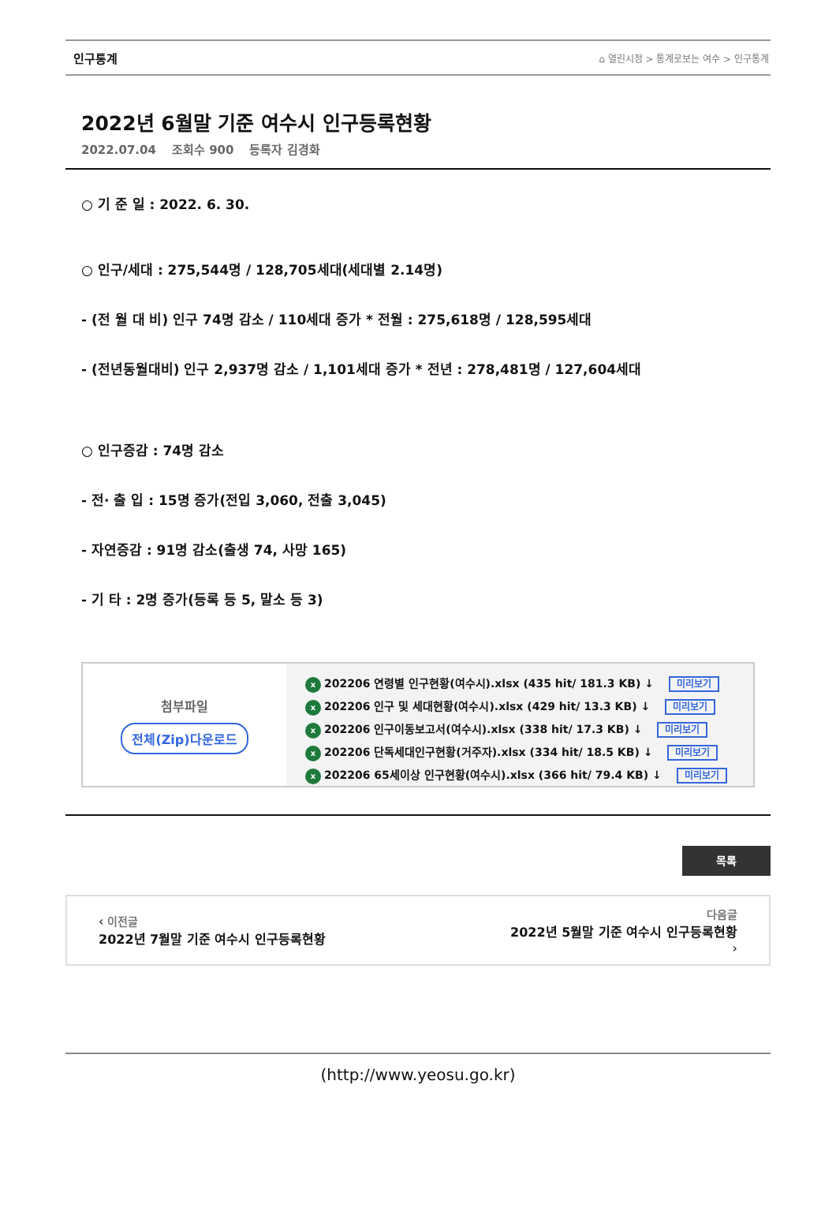인구통계 ⌂ 열린시정 > 통계로보는 여수 > 인구통계
2022년 6월말 기준 여수시 인구등록현황
2022.07.04 조회수 900 등록자 김경화
○ 기 준 일 : 2022. 6. 30.
○ 인구/세대 : 275,544명 / 128,705세대(세대별 2.14명)
- (전 월 대 비) 인구 74명 감소 / 110세대 증가 * 전월 : 275,618명 / 128,595세대
- (전년동월대비) 인구 2,937명 감소 / 1,101세대 증가 * 전년 : 278,481명 / 127,604세대
○ 인구증감 : 74명 감소
- 전· 출 입 : 15명 증가(전입 3,060, 전출 3,045)
- 자연증감 : 91명 감소(출생 74, 사망 165)
- 기 타 : 2명 증가(등록 등 5, 말소 등 3)
첨부파일
전체(Zip)다운로드
x 202206 연령별 인구현황(여수시).xlsx (435 hit/ 181.3 KB) ↓ 미리보기
x 202206 인구 및 세대현황(여수시).xlsx (429 hit/ 13.3 KB) ↓ 미리보기
x 202206 인구이동보고서(여수시).xlsx (338 hit/ 17.3 KB) ↓ 미리보기
x 202206 단독세대인구현황(거주자).xlsx (334 hit/ 18.5 KB) ↓ 미리보기
x 202206 65세이상 인구현황(여수시).xlsx (366 hit/ 79.4 KB) ↓ 미리보기
목록
‹ 이전글
2022년 7월말 기준 여수시 인구등록현황
다음글
2022년 5월말 기준 여수시 인구등록현황
›
(http://www.yeosu.go.kr)